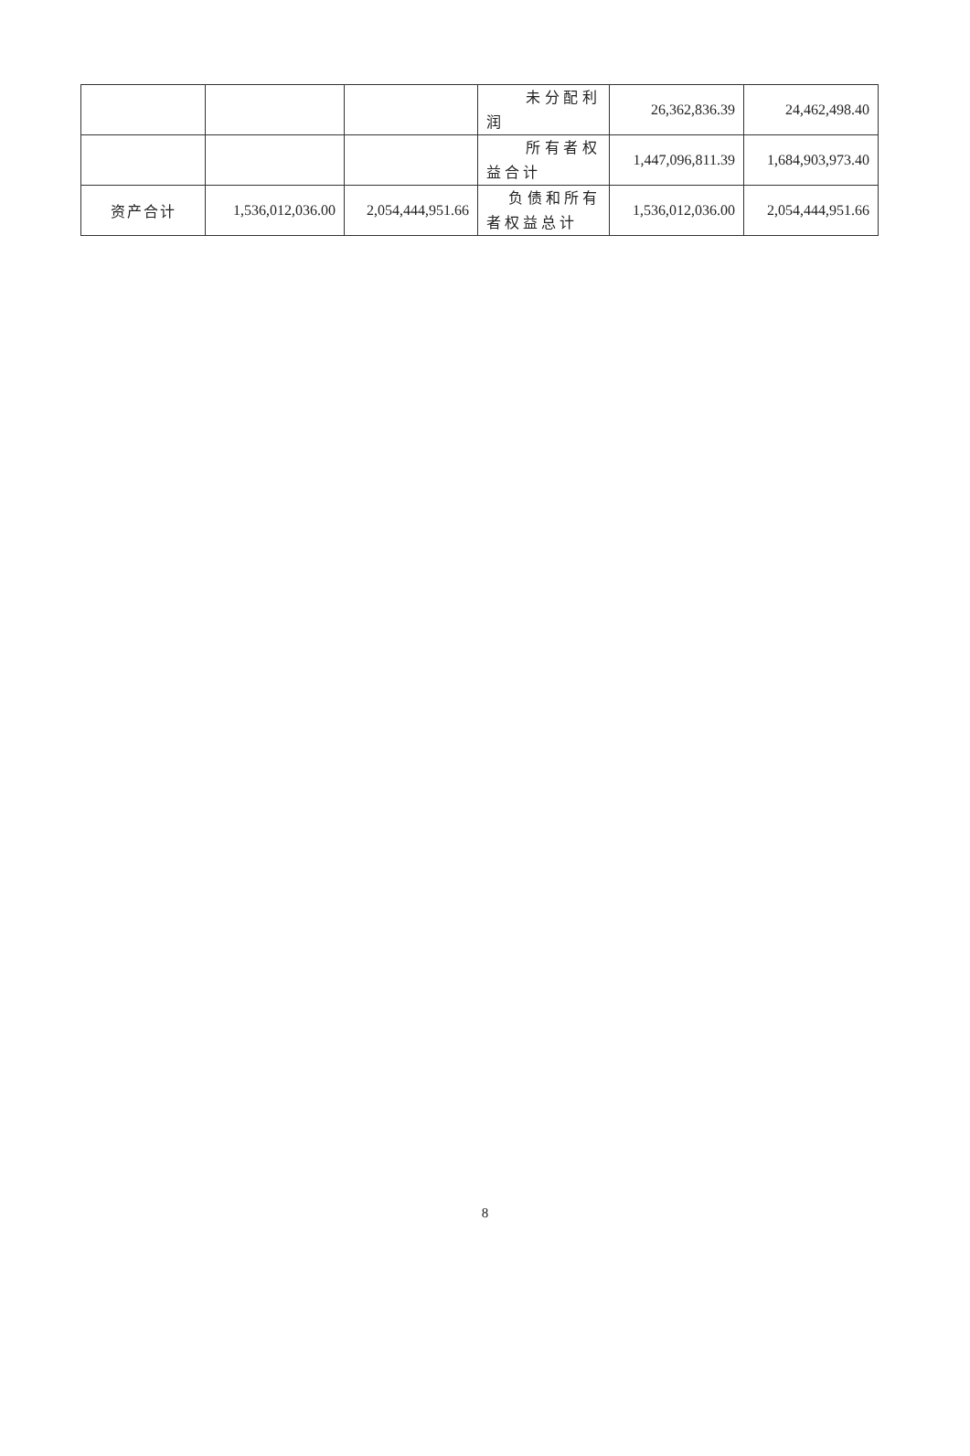| | | | 未分配利润 | 26,362,836.39 | 24,462,498.40 |
| | | | 所有者权益合计 | 1,447,096,811.39 | 1,684,903,973.40 |
| 资产合计 | 1,536,012,036.00 | 2,054,444,951.66 | 负债和所有者权益总计 | 1,536,012,036.00 | 2,054,444,951.66 |
8